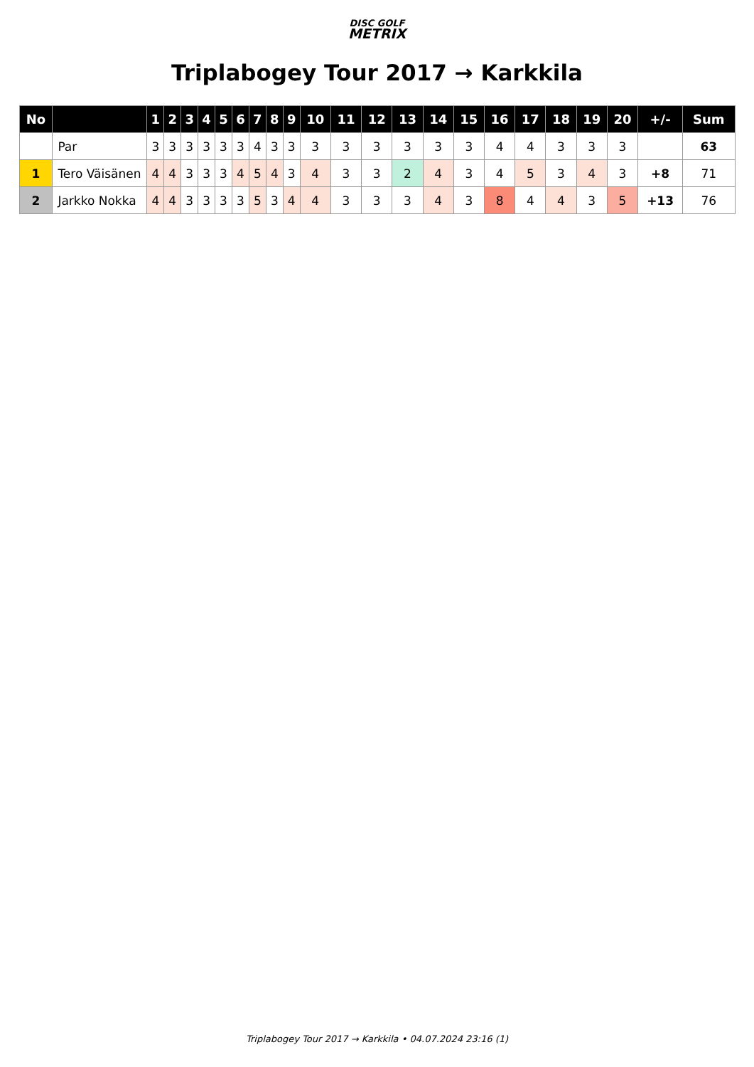DISC GOLF
METRIX
Triplabogey Tour 2017 → Karkkila
| No | | 1 | 2 | 3 | 4 | 5 | 6 | 7 | 8 | 9 | 10 | 11 | 12 | 13 | 14 | 15 | 16 | 17 | 18 | 19 | 20 | +/- | Sum |
| --- | --- | --- | --- | --- | --- | --- | --- | --- | --- | --- | --- | --- | --- | --- | --- | --- | --- | --- | --- | --- | --- | --- | --- |
| | Par | 3 | 3 | 3 | 3 | 3 | 3 | 4 | 3 | 3 | 3 | 3 | 3 | 3 | 3 | 3 | 4 | 4 | 3 | 3 | 3 | | 63 |
| 1 | Tero Väisänen | 4 | 4 | 3 | 3 | 3 | 4 | 5 | 4 | 3 | 4 | 3 | 3 | 2 | 4 | 3 | 4 | 5 | 3 | 4 | 3 | +8 | 71 |
| 2 | Jarkko Nokka | 4 | 4 | 3 | 3 | 3 | 3 | 5 | 3 | 4 | 4 | 3 | 3 | 3 | 4 | 3 | 8 | 4 | 4 | 3 | 5 | +13 | 76 |
Triplabogey Tour 2017 → Karkkila • 04.07.2024 23:16 (1)